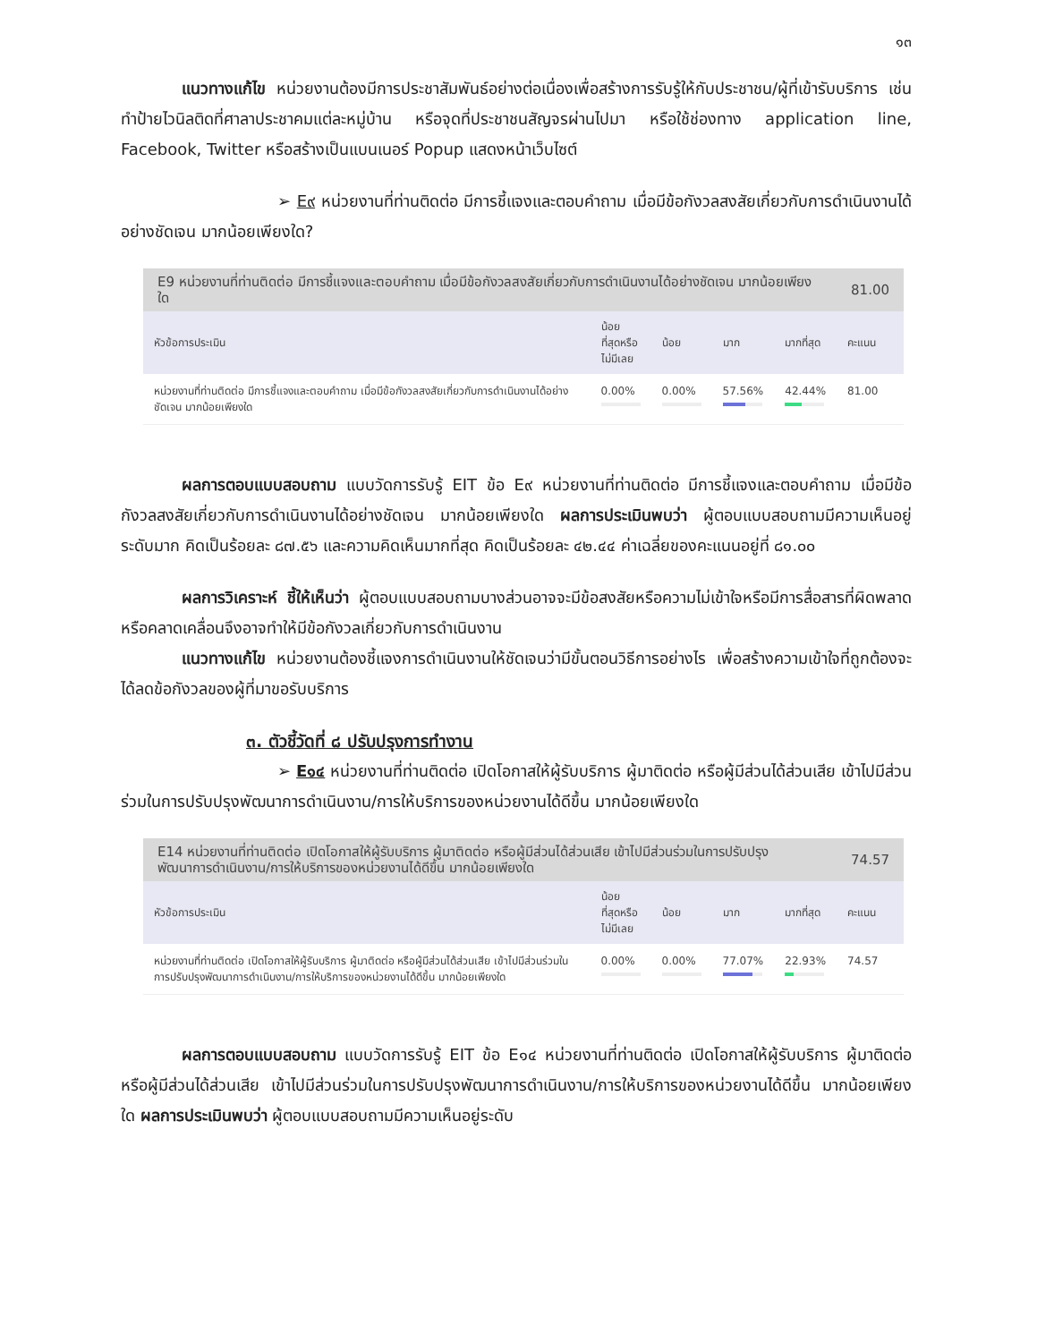๑๓
แนวทางแก้ไข หน่วยงานต้องมีการประชาสัมพันธ์อย่างต่อเนื่องเพื่อสร้างการรับรู้ให้กับประชาชน/ผู้ที่เข้ารับบริการ เช่นทำป้ายไวนิลติดที่ศาลาประชาคมแต่ละหมู่บ้าน หรือจุดที่ประชาชนสัญจรผ่านไปมา หรือใช้ช่องทาง application line, Facebook, Twitter หรือสร้างเป็นแบนเนอร์ Popup แสดงหน้าเว็บไซต์
➢ E๙ หน่วยงานที่ท่านติดต่อ มีการชี้แจงและตอบคำถาม เมื่อมีข้อกังวลสงสัยเกี่ยวกับการดำเนินงานได้อย่างชัดเจน มากน้อยเพียงใด?
| E9 หน่วยงานที่ท่านติดต่อ มีการชี้แจงและตอบคำถาม เมื่อมีข้อกังวลสงสัยเกี่ยวกับการดำเนินงานได้อย่างชัดเจน มากน้อยเพียงใด | | | | | 81.00 |
| หัวข้อการประเมิน | น้อย ที่สุดหรือ ไม่มีเลย | น้อย | มาก | มากที่สุด | คะแนน |
| หน่วยงานที่ท่านติดต่อ มีการชี้แจงและตอบคำถาม เมื่อมีข้อกังวลสงสัยเกี่ยวกับการดำเนินงานได้อย่างชัดเจน มากน้อยเพียงใด | 0.00% | 0.00% | 57.56% | 42.44% | 81.00 |
ผลการตอบแบบสอบถาม แบบวัดการรับรู้ EIT ข้อ E๙ หน่วยงานที่ท่านติดต่อ มีการชี้แจงและตอบคำถาม เมื่อมีข้อกังวลสงสัยเกี่ยวกับการดำเนินงานได้อย่างชัดเจน มากน้อยเพียงใด ผลการประเมินพบว่า ผู้ตอบแบบสอบถามมีความเห็นอยู่ระดับมาก คิดเป็นร้อยละ ๘๗.๕๖ และความคิดเห็นมากที่สุด คิดเป็นร้อยละ ๔๒.๔๔ ค่าเฉลี่ยของคะแนนอยู่ที่ ๘๑.๐๐
ผลการวิเคราะห์ ชี้ให้เห็นว่า ผู้ตอบแบบสอบถามบางส่วนอาจจะมีข้อสงสัยหรือความไม่เข้าใจหรือมีการสื่อสารที่ผิดพลาดหรือคลาดเคลื่อนจึงอาจทำให้มีข้อกังวลเกี่ยวกับการดำเนินงาน
แนวทางแก้ไข หน่วยงานต้องชี้แจงการดำเนินงานให้ชัดเจนว่ามีขั้นตอนวิธีการอย่างไร เพื่อสร้างความเข้าใจที่ถูกต้องจะได้ลดข้อกังวลของผู้ที่มาขอรับบริการ
๓. ตัวชี้วัดที่ ๘ ปรับปรุงการทำงาน
➢ E๑๔ หน่วยงานที่ท่านติดต่อ เปิดโอกาสให้ผู้รับบริการ ผู้มาติดต่อ หรือผู้มีส่วนได้ส่วนเสีย เข้าไปมีส่วนร่วมในการปรับปรุงพัฒนาการดำเนินงาน/การให้บริการของหน่วยงานได้ดีขึ้น มากน้อยเพียงใด
| E14 หน่วยงานที่ท่านติดต่อ เปิดโอกาสให้ผู้รับบริการ ผู้มาติดต่อ หรือผู้มีส่วนได้ส่วนเสีย เข้าไปมีส่วนร่วมในการปรับปรุงพัฒนาการดำเนินงาน/การให้บริการของหน่วยงานได้ดีขึ้น มากน้อยเพียงใด | | | | | 74.57 |
| หัวข้อการประเมิน | น้อย ที่สุดหรือ ไม่มีเลย | น้อย | มาก | มากที่สุด | คะแนน |
| หน่วยงานที่ท่านติดต่อ เปิดโอกาสให้ผู้รับบริการ ผู้มาติดต่อ หรือผู้มีส่วนได้ส่วนเสีย เข้าไปมีส่วนร่วมในการปรับปรุงพัฒนาการดำเนินงาน/การให้บริการของหน่วยงานได้ดีขึ้น มากน้อยเพียงใด | 0.00% | 0.00% | 77.07% | 22.93% | 74.57 |
ผลการตอบแบบสอบถาม แบบวัดการรับรู้ EIT ข้อ E๑๔ หน่วยงานที่ท่านติดต่อ เปิดโอกาสให้ผู้รับบริการ ผู้มาติดต่อ หรือผู้มีส่วนได้ส่วนเสีย เข้าไปมีส่วนร่วมในการปรับปรุงพัฒนาการดำเนินงาน/การให้บริการของหน่วยงานได้ดีขึ้น มากน้อยเพียงใด ผลการประเมินพบว่า ผู้ตอบแบบสอบถามมีความเห็นอยู่ระดับ